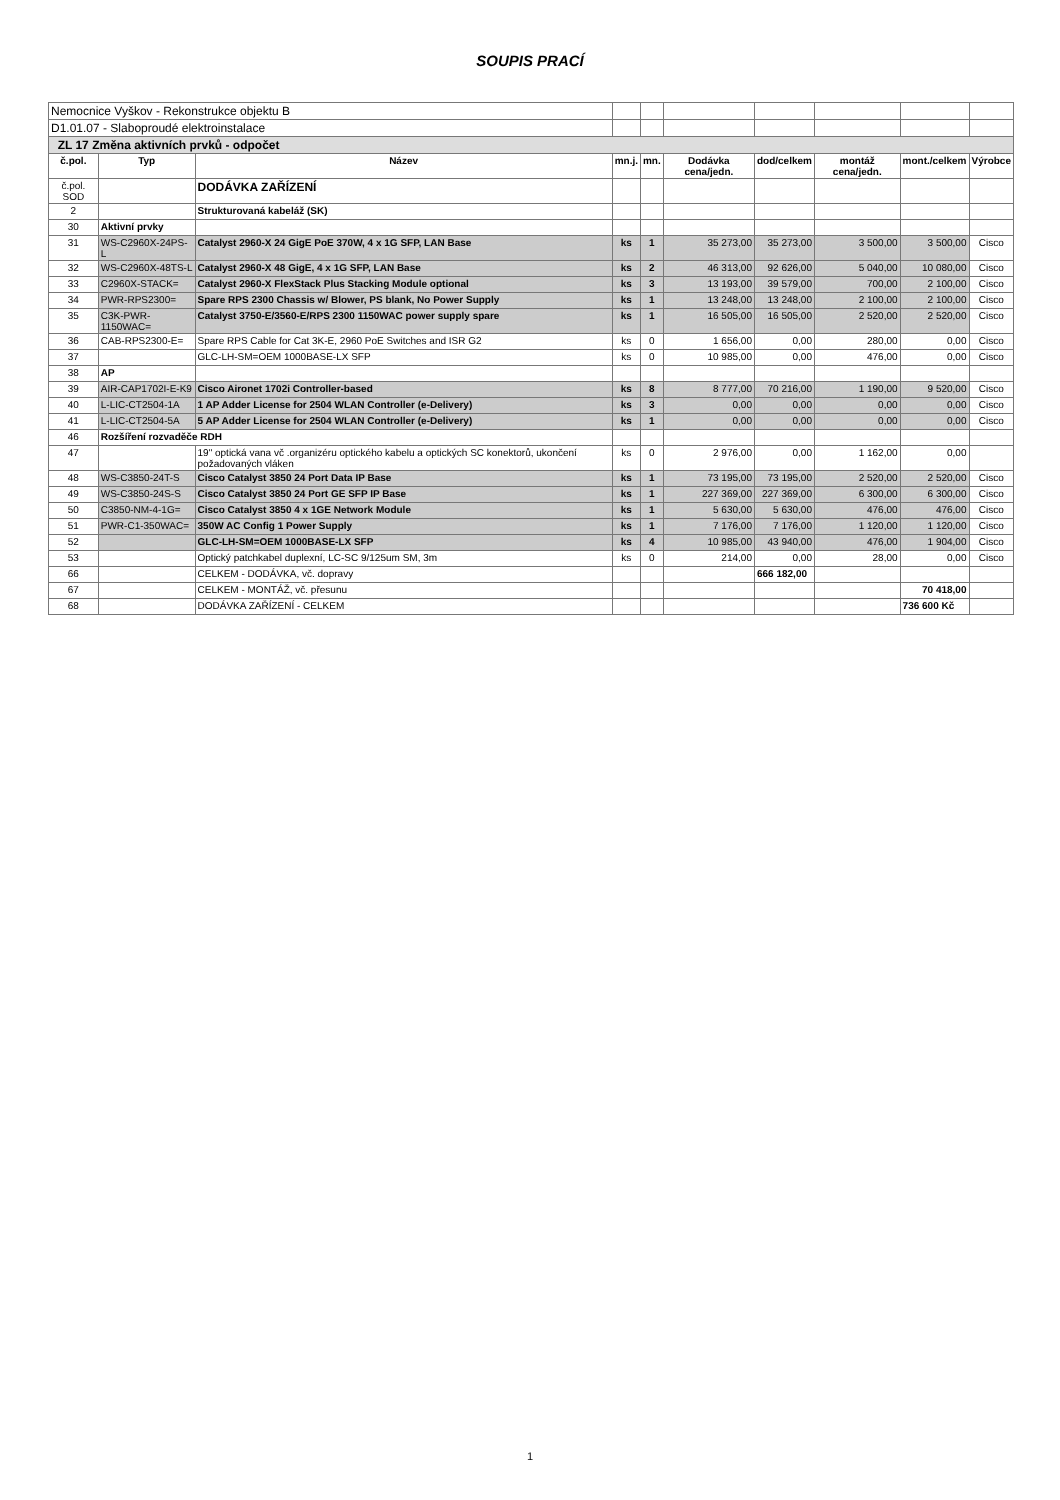SOUPIS PRACÍ
| Nemocnice Vyškov - Rekonstrukce objektu B | | | | | | | | | |
| D1.01.07 - Slaboproudé elektroinstalace | | | | | | | | | |
| ZL 17 Změna aktivních prvků - odpočet | | | | | | | | | |
| č.pol. | Typ | Název | mn.j. | mn. | Dodávka cena/jedn. | dod/celkem | montáž cena/jedn. | mont./celkem | Výrobce |
| č.pol. SOD | | DODÁVKA ZAŘÍZENÍ | | | | | | | |
| 2 | | Strukturovaná kabeláž (SK) | | | | | | | |
| 30 | Aktivní prvky | | | | | | | | |
| 31 | WS-C2960X-24PS-L | Catalyst 2960-X 24 GigE PoE 370W, 4 x 1G SFP, LAN Base | ks | 1 | 35 273,00 | 35 273,00 | 3 500,00 | 3 500,00 | Cisco |
| 32 | WS-C2960X-48TS-L | Catalyst 2960-X 48 GigE, 4 x 1G SFP, LAN Base | ks | 2 | 46 313,00 | 92 626,00 | 5 040,00 | 10 080,00 | Cisco |
| 33 | C2960X-STACK= | Catalyst 2960-X FlexStack Plus Stacking Module optional | ks | 3 | 13 193,00 | 39 579,00 | 700,00 | 2 100,00 | Cisco |
| 34 | PWR-RPS2300= | Spare RPS 2300 Chassis w/ Blower, PS blank, No Power Supply | ks | 1 | 13 248,00 | 13 248,00 | 2 100,00 | 2 100,00 | Cisco |
| 35 | C3K-PWR-1150WAC= | Catalyst 3750-E/3560-E/RPS 2300 1150WAC power supply spare | ks | 1 | 16 505,00 | 16 505,00 | 2 520,00 | 2 520,00 | Cisco |
| 36 | CAB-RPS2300-E= | Spare RPS Cable for Cat 3K-E, 2960 PoE Switches and ISR G2 | ks | 0 | 1 656,00 | 0,00 | 280,00 | 0,00 | Cisco |
| 37 | | GLC-LH-SM=OEM 1000BASE-LX SFP | ks | 0 | 10 985,00 | 0,00 | 476,00 | 0,00 | Cisco |
| 38 | AP | | | | | | | | |
| 39 | AIR-CAP1702I-E-K9 | Cisco Aironet 1702i Controller-based | ks | 8 | 8 777,00 | 70 216,00 | 1 190,00 | 9 520,00 | Cisco |
| 40 | L-LIC-CT2504-1A | 1 AP Adder License for 2504 WLAN Controller (e-Delivery) | ks | 3 | 0,00 | 0,00 | 0,00 | 0,00 | Cisco |
| 41 | L-LIC-CT2504-5A | 5 AP Adder License for 2504 WLAN Controller (e-Delivery) | ks | 1 | 0,00 | 0,00 | 0,00 | 0,00 | Cisco |
| 46 | Rozšíření rozvaděče RDH | | | | | | | | |
| 47 | | 19" optická vana vč .organizéru optického kabelu a optických SC konektorů, ukončení požadovaných vláken | ks | 0 | 2 976,00 | 0,00 | 1 162,00 | 0,00 | |
| 48 | WS-C3850-24T-S | Cisco Catalyst 3850 24 Port Data IP Base | ks | 1 | 73 195,00 | 73 195,00 | 2 520,00 | 2 520,00 | Cisco |
| 49 | WS-C3850-24S-S | Cisco Catalyst 3850 24 Port GE SFP IP Base | ks | 1 | 227 369,00 | 227 369,00 | 6 300,00 | 6 300,00 | Cisco |
| 50 | C3850-NM-4-1G= | Cisco Catalyst 3850 4 x 1GE Network Module | ks | 1 | 5 630,00 | 5 630,00 | 476,00 | 476,00 | Cisco |
| 51 | PWR-C1-350WAC= | 350W AC Config 1 Power Supply | ks | 1 | 7 176,00 | 7 176,00 | 1 120,00 | 1 120,00 | Cisco |
| 52 | | GLC-LH-SM=OEM 1000BASE-LX SFP | ks | 4 | 10 985,00 | 43 940,00 | 476,00 | 1 904,00 | Cisco |
| 53 | | Optický patchkabel duplexní, LC-SC 9/125um SM, 3m | ks | 0 | 214,00 | 0,00 | 28,00 | 0,00 | Cisco |
| 66 | | CELKEM - DODÁVKA, vč. dopravy | | | | 666 182,00 | | | |
| 67 | | CELKEM - MONTÁŽ, vč. přesunu | | | | | | 70 418,00 | |
| 68 | | DODÁVKA ZAŘÍZENÍ - CELKEM | | | | | | 736 600 Kč | |
1